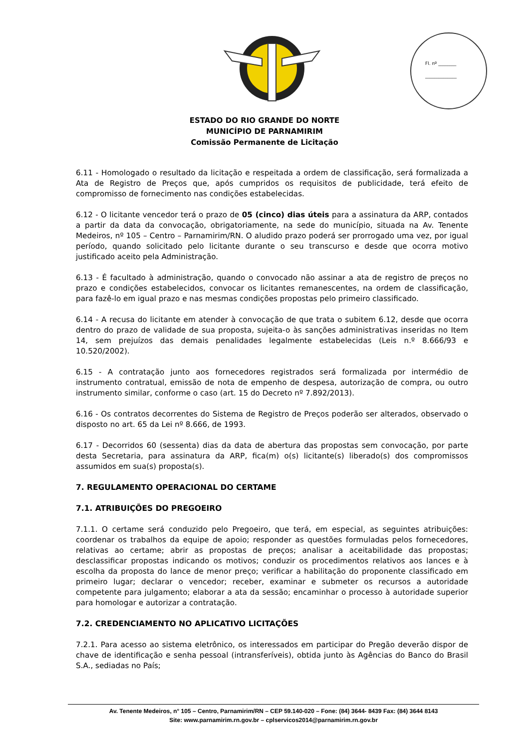Fl. nº ________
______________
ESTADO DO RIO GRANDE DO NORTE
MUNICÍPIO DE PARNAMIRIM
Comissão Permanente de Licitação
6.11 - Homologado o resultado da licitação e respeitada a ordem de classificação, será formalizada a Ata de Registro de Preços que, após cumpridos os requisitos de publicidade, terá efeito de compromisso de fornecimento nas condições estabelecidas.
6.12 - O licitante vencedor terá o prazo de 05 (cinco) dias úteis para a assinatura da ARP, contados a partir da data da convocação, obrigatoriamente, na sede do município, situada na Av. Tenente Medeiros, nº 105 – Centro – Parnamirim/RN. O aludido prazo poderá ser prorrogado uma vez, por igual período, quando solicitado pelo licitante durante o seu transcurso e desde que ocorra motivo justificado aceito pela Administração.
6.13 - É facultado à administração, quando o convocado não assinar a ata de registro de preços no prazo e condições estabelecidos, convocar os licitantes remanescentes, na ordem de classificação, para fazê-lo em igual prazo e nas mesmas condições propostas pelo primeiro classificado.
6.14 - A recusa do licitante em atender à convocação de que trata o subitem 6.12, desde que ocorra dentro do prazo de validade de sua proposta, sujeita-o às sanções administrativas inseridas no Item 14, sem prejuízos das demais penalidades legalmente estabelecidas (Leis n.º 8.666/93 e 10.520/2002).
6.15 - A contratação junto aos fornecedores registrados será formalizada por intermédio de instrumento contratual, emissão de nota de empenho de despesa, autorização de compra, ou outro instrumento similar, conforme o caso (art. 15 do Decreto nº 7.892/2013).
6.16 - Os contratos decorrentes do Sistema de Registro de Preços poderão ser alterados, observado o disposto no art. 65 da Lei nº 8.666, de 1993.
6.17 - Decorridos 60 (sessenta) dias da data de abertura das propostas sem convocação, por parte desta Secretaria, para assinatura da ARP, fica(m) o(s) licitante(s) liberado(s) dos compromissos assumidos em sua(s) proposta(s).
7. REGULAMENTO OPERACIONAL DO CERTAME
7.1. ATRIBUIÇÕES DO PREGOEIRO
7.1.1. O certame será conduzido pelo Pregoeiro, que terá, em especial, as seguintes atribuições: coordenar os trabalhos da equipe de apoio; responder as questões formuladas pelos fornecedores, relativas ao certame; abrir as propostas de preços; analisar a aceitabilidade das propostas; desclassificar propostas indicando os motivos; conduzir os procedimentos relativos aos lances e à escolha da proposta do lance de menor preço; verificar a habilitação do proponente classificado em primeiro lugar; declarar o vencedor; receber, examinar e submeter os recursos a autoridade competente para julgamento; elaborar a ata da sessão; encaminhar o processo à autoridade superior para homologar e autorizar a contratação.
7.2. CREDENCIAMENTO NO APLICATIVO LICITAÇÕES
7.2.1. Para acesso ao sistema eletrônico, os interessados em participar do Pregão deverão dispor de chave de identificação e senha pessoal (intransferíveis), obtida junto às Agências do Banco do Brasil S.A., sediadas no País;
Av. Tenente Medeiros, n° 105 – Centro, Parnamirim/RN – CEP 59.140-020 – Fone: (84) 3644- 8439 Fax: (84) 3644 8143
Site: www.parnamirim.rn.gov.br – cplservicos2014@parnamirim.rn.gov.br